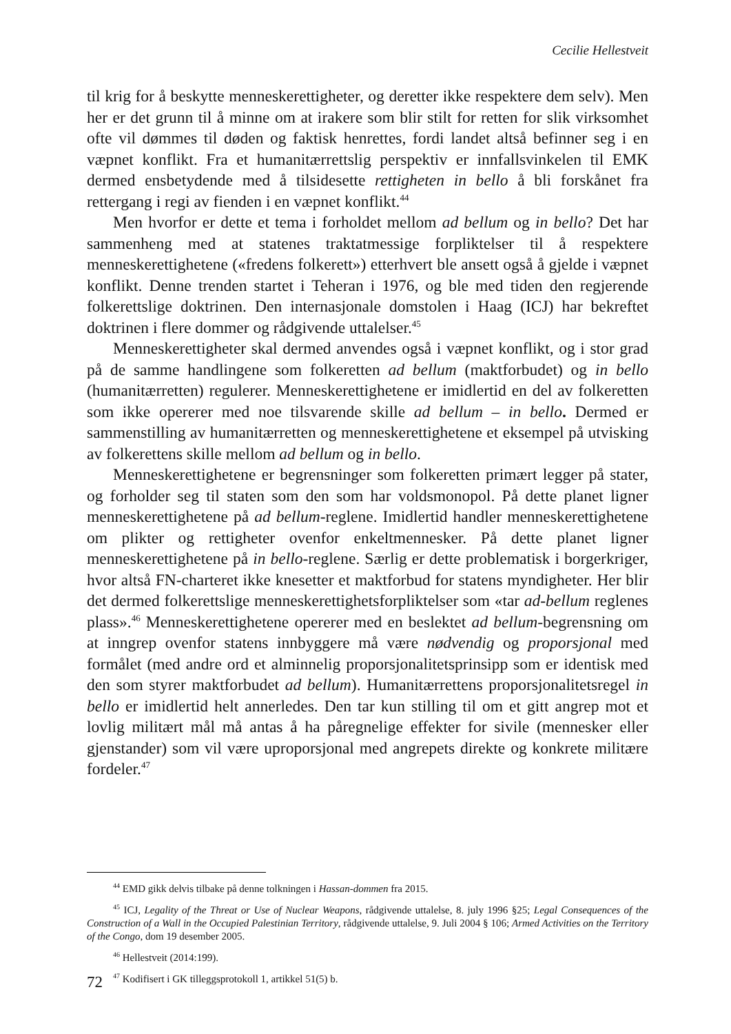Cecilie Hellestveit
til krig for å beskytte menneskerettigheter, og deretter ikke respektere dem selv). Men her er det grunn til å minne om at irakere som blir stilt for retten for slik virksomhet ofte vil dømmes til døden og faktisk henrettes, fordi landet altså befinner seg i en væpnet konflikt. Fra et humanitærrettslig perspektiv er innfallsvinkelen til EMK dermed ensbetydende med å tilsidesette rettigheten in bello å bli forskånet fra rettergang i regi av fienden i en væpnet konflikt.<sup>44</sup>
Men hvorfor er dette et tema i forholdet mellom ad bellum og in bello? Det har sammenheng med at statenes traktatmessige forpliktelser til å respektere menneskerettighetene («fredens folkerett») etterhvert ble ansett også å gjelde i væpnet konflikt. Denne trenden startet i Teheran i 1976, og ble med tiden den regjerende folkerettslige doktrinen. Den internasjonale domstolen i Haag (ICJ) har bekreftet doktrinen i flere dommer og rådgivende uttalelser.<sup>45</sup>
Menneskerettigheter skal dermed anvendes også i væpnet konflikt, og i stor grad på de samme handlingene som folkeretten ad bellum (maktforbudet) og in bello (humanitærretten) regulerer. Menneskerettighetene er imidlertid en del av folkeretten som ikke opererer med noe tilsvarende skille ad bellum – in bello. Dermed er sammenstilling av humanitærretten og menneskerettighetene et eksempel på utvisking av folkerettens skille mellom ad bellum og in bello.
Menneskerettighetene er begrensninger som folkeretten primært legger på stater, og forholder seg til staten som den som har voldsmonopol. På dette planet ligner menneskerettighetene på ad bellum-reglene. Imidlertid handler menneskerettighetene om plikter og rettigheter ovenfor enkeltmennesker. På dette planet ligner menneskerettighetene på in bello-reglene. Særlig er dette problematisk i borgerkriger, hvor altså FN-charteret ikke knesetter et maktforbud for statens myndigheter. Her blir det dermed folkerettslige menneskerettighetsforpliktelser som «tar ad-bellum reglenes plass».<sup>46</sup> Menneskerettighetene opererer med en beslektet ad bellum-begrensning om at inngrep ovenfor statens innbyggere må være nødvendig og proporsjonal med formålet (med andre ord et alminnelig proporsjonalitetsprinsipp som er identisk med den som styrer maktforbudet ad bellum). Humanitærrettens proporsjonalitetsregel in bello er imidlertid helt annerledes. Den tar kun stilling til om et gitt angrep mot et lovlig militært mål må antas å ha påregnelige effekter for sivile (mennesker eller gjenstander) som vil være uproporsjonal med angrepets direkte og konkrete militære fordeler.<sup>47</sup>
<sup>44</sup> EMD gikk delvis tilbake på denne tolkningen i Hassan-dommen fra 2015.
<sup>45</sup> ICJ, Legality of the Threat or Use of Nuclear Weapons, rådgivende uttalelse, 8. july 1996 §25; Legal Consequences of the Construction of a Wall in the Occupied Palestinian Territory, rådgivende uttalelse, 9. Juli 2004 § 106; Armed Activities on the Territory of the Congo, dom 19 desember 2005.
<sup>46</sup> Hellestveit (2014:199).
<sup>47</sup> Kodifisert i GK tilleggsprotokoll 1, artikkel 51(5) b.
72